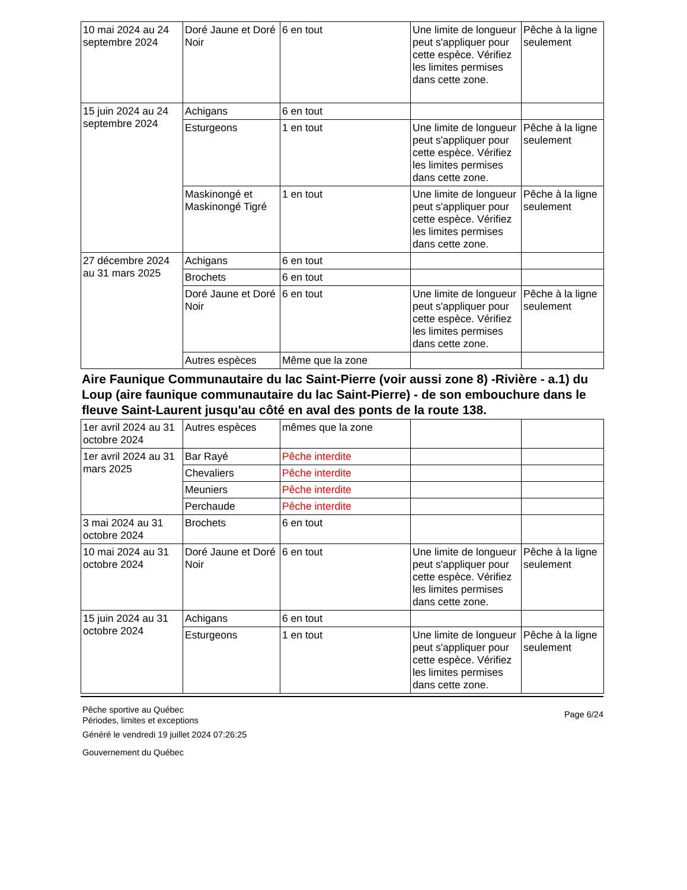| 10 mai 2024 au 24 septembre 2024 | Doré Jaune et Doré Noir | 6 en tout | Une limite de longueur peut s'appliquer pour cette espèce. Vérifiez les limites permises dans cette zone. | Pêche à la ligne seulement |
| 15 juin 2024 au 24 septembre 2024 | Achigans | 6 en tout | | |
| | Esturgeons | 1 en tout | Une limite de longueur peut s'appliquer pour cette espèce. Vérifiez les limites permises dans cette zone. | Pêche à la ligne seulement |
| | Maskinongé et Maskinongé Tigré | 1 en tout | Une limite de longueur peut s'appliquer pour cette espèce. Vérifiez les limites permises dans cette zone. | Pêche à la ligne seulement |
| 27 décembre 2024 au 31 mars 2025 | Achigans | 6 en tout | | |
| | Brochets | 6 en tout | | |
| | Doré Jaune et Doré Noir | 6 en tout | Une limite de longueur peut s'appliquer pour cette espèce. Vérifiez les limites permises dans cette zone. | Pêche à la ligne seulement |
| | Autres espèces | Même que la zone | | |
Aire Faunique Communautaire du lac Saint-Pierre (voir aussi zone 8) -Rivière - a.1) du Loup (aire faunique communautaire du lac Saint-Pierre) - de son embouchure dans le fleuve Saint-Laurent jusqu'au côté en aval des ponts de la route 138.
| 1er avril 2024 au 31 octobre 2024 | Autres espèces | mêmes que la zone | | |
| 1er avril 2024 au 31 mars 2025 | Bar Rayé | Pêche interdite | | |
| | Chevaliers | Pêche interdite | | |
| | Meuniers | Pêche interdite | | |
| | Perchaude | Pêche interdite | | |
| 3 mai 2024 au 31 octobre 2024 | Brochets | 6 en tout | | |
| 10 mai 2024 au 31 octobre 2024 | Doré Jaune et Doré Noir | 6 en tout | Une limite de longueur peut s'appliquer pour cette espèce. Vérifiez les limites permises dans cette zone. | Pêche à la ligne seulement |
| 15 juin 2024 au 31 octobre 2024 | Achigans | 6 en tout | | |
| | Esturgeons | 1 en tout | Une limite de longueur peut s'appliquer pour cette espèce. Vérifiez les limites permises dans cette zone. | Pêche à la ligne seulement |
Pêche sportive au Québec
Périodes, limites et exceptions
Page 6/24
Généré le vendredi 19 juillet 2024 07:26:25
Gouvernement du Québec